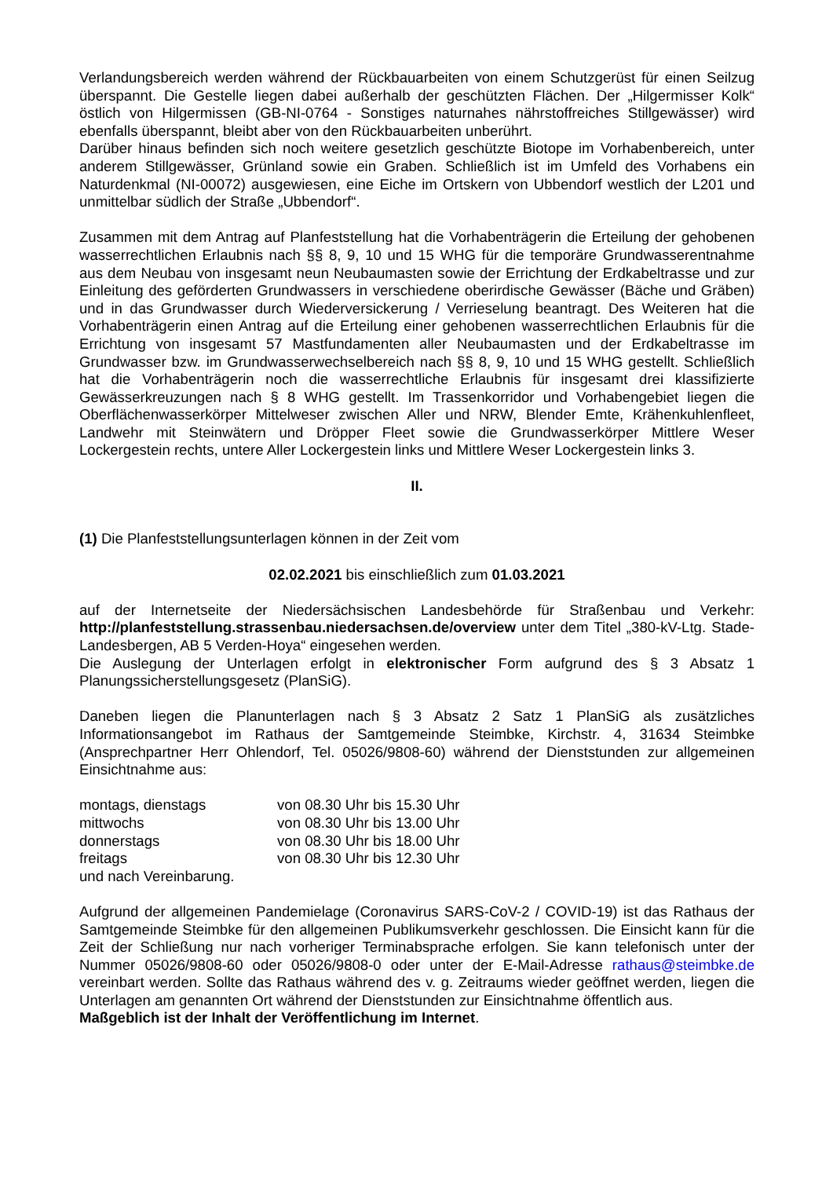Verlandungsbereich werden während der Rückbauarbeiten von einem Schutzgerüst für einen Seilzug überspannt. Die Gestelle liegen dabei außerhalb der geschützten Flächen. Der „Hilgermisser Kolk“ östlich von Hilgermissen (GB-NI-0764 - Sonstiges naturnahes nährstoffreiches Stillgewässer) wird ebenfalls überspannt, bleibt aber von den Rückbauarbeiten unberührt.
Darüber hinaus befinden sich noch weitere gesetzlich geschützte Biotope im Vorhabenbereich, unter anderem Stillgewässer, Grünland sowie ein Graben. Schließlich ist im Umfeld des Vorhabens ein Naturdenkmal (NI-00072) ausgewiesen, eine Eiche im Ortskern von Ubbendorf westlich der L201 und unmittelbar südlich der Straße „Ubbendorf“.
Zusammen mit dem Antrag auf Planfeststellung hat die Vorhabenträgerin die Erteilung der gehobenen wasserrechtlichen Erlaubnis nach §§ 8, 9, 10 und 15 WHG für die temporäre Grundwasserentnahme aus dem Neubau von insgesamt neun Neubaumasten sowie der Errichtung der Erdkabeltrasse und zur Einleitung des geförderten Grundwassers in verschiedene oberirdische Gewässer (Bäche und Gräben) und in das Grundwasser durch Wiederversickerung / Verrieselung beantragt. Des Weiteren hat die Vorhabenträgerin einen Antrag auf die Erteilung einer gehobenen wasserrechtlichen Erlaubnis für die Errichtung von insgesamt 57 Mastfundamenten aller Neubaumasten und der Erdkabeltrasse im Grundwasser bzw. im Grundwasserwechselbereich nach §§ 8, 9, 10 und 15 WHG gestellt. Schließlich hat die Vorhabenträgerin noch die wasserrechtliche Erlaubnis für insgesamt drei klassifizierte Gewässerkreuzungen nach § 8 WHG gestellt. Im Trassenkorridor und Vorhabengebiet liegen die Oberflächenwasserkörper Mittelweser zwischen Aller und NRW, Blender Emte, Krähenkuhlenfleet, Landwehr mit Steinwätern und Dröpper Fleet sowie die Grundwasserkörper Mittlere Weser Lockergestein rechts, untere Aller Lockergestein links und Mittlere Weser Lockergestein links 3.
II.
(1) Die Planfeststellungsunterlagen können in der Zeit vom
02.02.2021 bis einschließlich zum 01.03.2021
auf der Internetseite der Niedersächsischen Landesbehörde für Straßenbau und Verkehr: http://planfeststellung.strassenbau.niedersachsen.de/overview unter dem Titel „380-kV-Ltg. Stade-Landesbergen, AB 5 Verden-Hoya“ eingesehen werden.
Die Auslegung der Unterlagen erfolgt in elektronischer Form aufgrund des § 3 Absatz 1 Planungssicherstellungsgesetz (PlanSiG).
Daneben liegen die Planunterlagen nach § 3 Absatz 2 Satz 1 PlanSiG als zusätzliches Informationsangebot im Rathaus der Samtgemeinde Steimbke, Kirchstr. 4, 31634 Steimbke (Ansprechpartner Herr Ohlendorf, Tel. 05026/9808-60) während der Dienststunden zur allgemeinen Einsichtnahme aus:
montags, dienstags von 08.30 Uhr bis 15.30 Uhr
mittwochs von 08.30 Uhr bis 13.00 Uhr
donnerstags von 08.30 Uhr bis 18.00 Uhr
freitags von 08.30 Uhr bis 12.30 Uhr
und nach Vereinbarung.
Aufgrund der allgemeinen Pandemielage (Coronavirus SARS-CoV-2 / COVID-19) ist das Rathaus der Samtgemeinde Steimbke für den allgemeinen Publikumsverkehr geschlossen. Die Einsicht kann für die Zeit der Schließung nur nach vorheriger Terminabsprache erfolgen. Sie kann telefonisch unter der Nummer 05026/9808-60 oder 05026/9808-0 oder unter der E-Mail-Adresse rathaus@steimbke.de vereinbart werden. Sollte das Rathaus während des v. g. Zeitraums wieder geöffnet werden, liegen die Unterlagen am genannten Ort während der Dienststunden zur Einsichtnahme öffentlich aus.
Maßgeblich ist der Inhalt der Veröffentlichung im Internet.